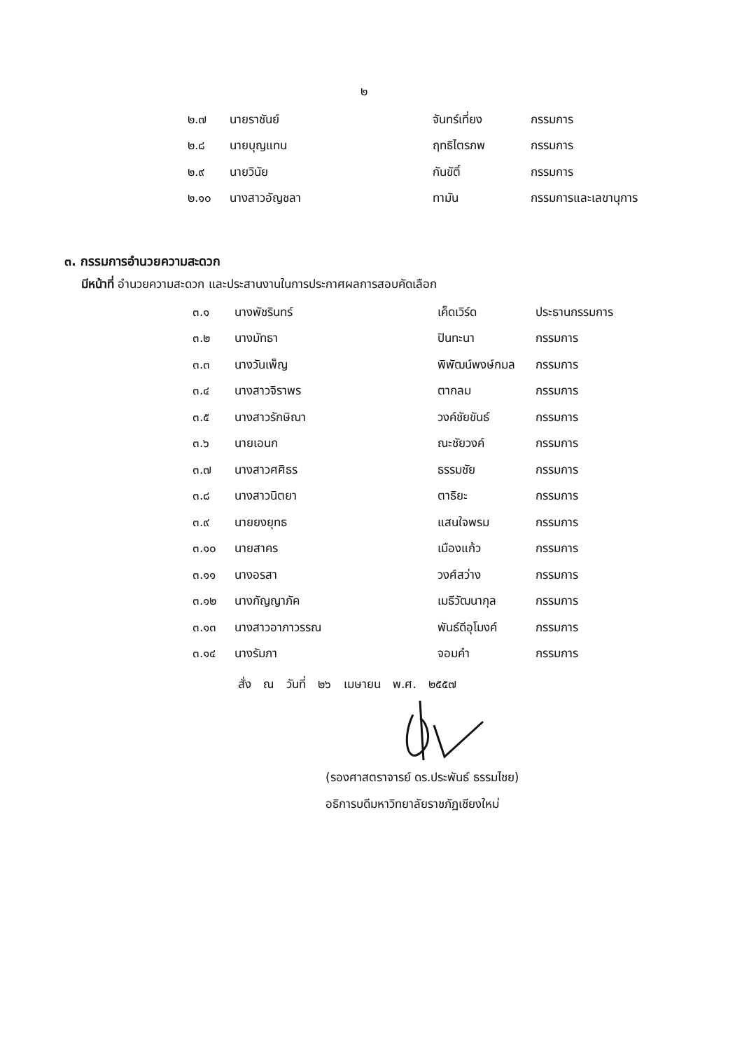๒
| ๒.๗ | นายราชันย์ | จันทร์เที่ยง | กรรมการ |
| ๒.๘ | นายบุญแทน | ฤทธิไตรภพ | กรรมการ |
| ๒.๙ | นายวินัย | กันขัติ์ | กรรมการ |
| ๒.๑๐ | นางสาวอัญชลา | ทามัน | กรรมการและเลขานุการ |
๓. กรรมการอำนวยความสะดวก
มีหน้าที่ อำนวยความสะดวก และประสานงานในการประกาศผลการสอบคัดเลือก
| ๓.๑ | นางพัชรินทร์ | เค็ดเวิร์ด | ประธานกรรมการ |
| ๓.๒ | นางมัทธา | ปินทะนา | กรรมการ |
| ๓.๓ | นางวันเพ็ญ | พิพัฒน์พงษ์กมล | กรรมการ |
| ๓.๔ | นางสาวจิราพร | ตากลม | กรรมการ |
| ๓.๕ | นางสาวรักษิณา | วงค์ชัยขันธ์ | กรรมการ |
| ๓.๖ | นายเอนก | ณะชัยวงค์ | กรรมการ |
| ๓.๗ | นางสาวศศิธร | ธรรมชัย | กรรมการ |
| ๓.๘ | นางสาวนิตยา | ตาธิยะ | กรรมการ |
| ๓.๙ | นายยงยุทธ | แสนใจพรม | กรรมการ |
| ๓.๑๐ | นายสาคร | เมืองแก้ว | กรรมการ |
| ๓.๑๑ | นางอรสา | วงศ์สว่าง | กรรมการ |
| ๓.๑๒ | นางกัญญาภัค | เมธีวัฒนากุล | กรรมการ |
| ๓.๑๓ | นางสาวอาภาวรรณ | พันธ์ดีอุโมงค์ | กรรมการ |
| ๓.๑๔ | นางรัมภา | จอมคำ | กรรมการ |
สั่ง ณ วันที่ ๒๖ เมษายน พ.ศ. ๒๕๕๗
(รองศาสตราจารย์ ดร.ประพันธ์ ธรรมไชย)
อธิการบดีมหาวิทยาลัยราชภัฏเชียงใหม่